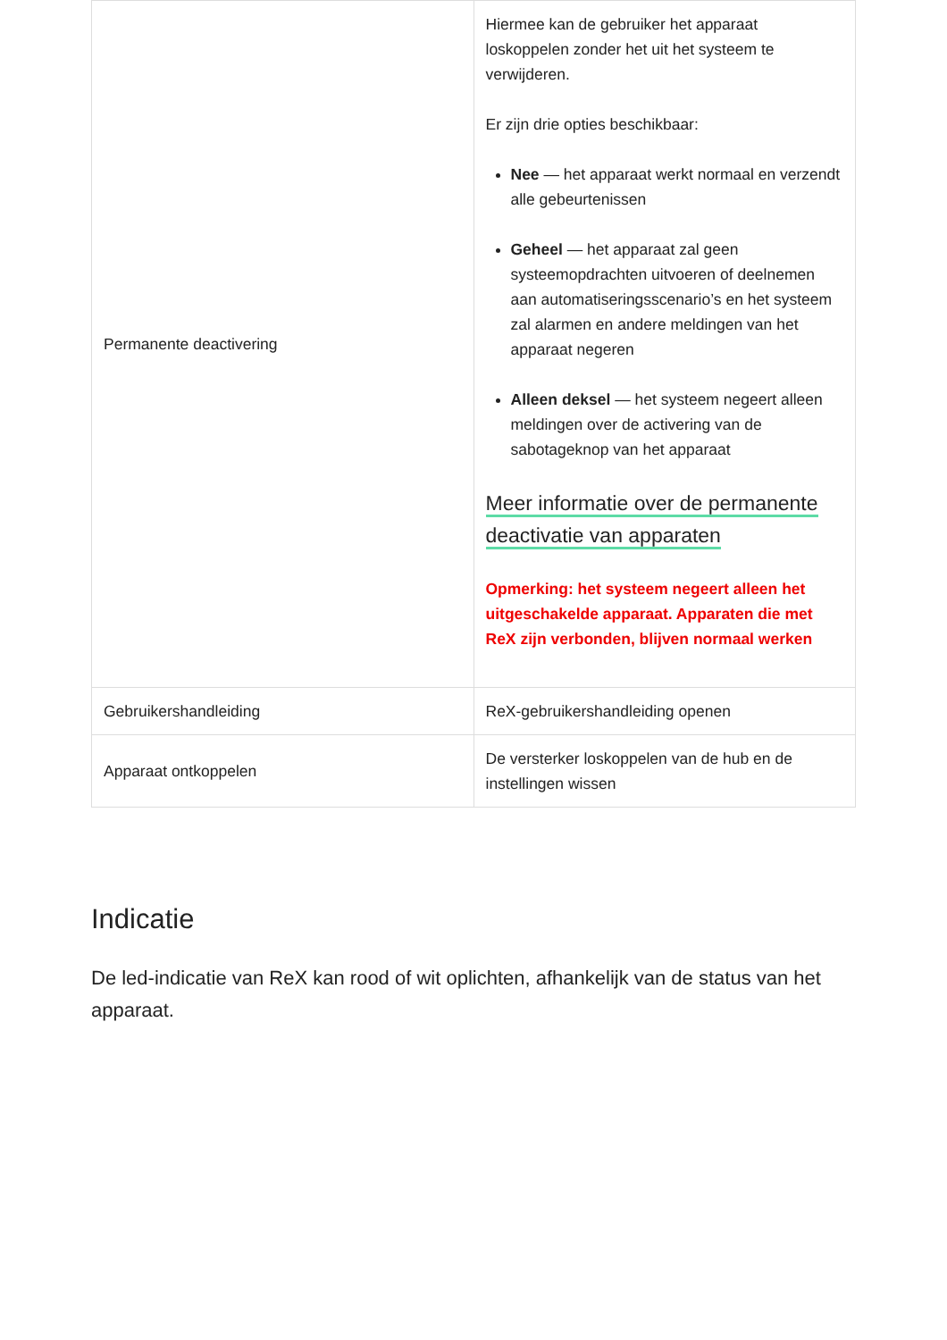| Permanente deactivering | Hiermee kan de gebruiker het apparaat loskoppelen zonder het uit het systeem te verwijderen. Er zijn drie opties beschikbaar: Nee — het apparaat werkt normaal en verzendt alle gebeurtenissen Geheel — het apparaat zal geen systeemopdrachten uitvoeren of deelnemen aan automatiseringsscenario’s en het systeem zal alarmen en andere meldingen van het apparaat negeren Alleen deksel — het systeem negeert alleen meldingen over de activering van de sabotageknop van het apparaat Meer informatie over de permanente deactivatie van apparaten Opmerking: het systeem negeert alleen het uitgeschakelde apparaat. Apparaten die met ReX zijn verbonden, blijven normaal werken |
| Gebruikershandleiding | ReX-gebruikershandleiding openen |
| Apparaat ontkoppelen | De versterker loskoppelen van de hub en de instellingen wissen |
Indicatie
De led-indicatie van ReX kan rood of wit oplichten, afhankelijk van de status van het apparaat.